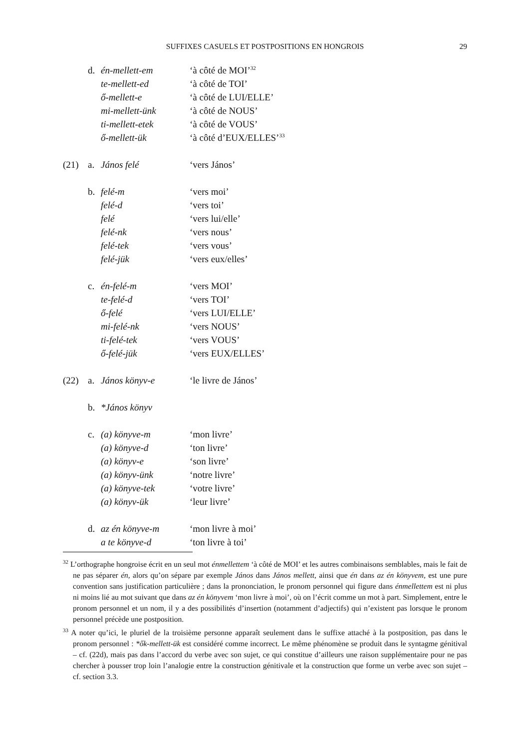SUFFIXES CASUELS ET POSTPOSITIONS EN HONGROIS
29
| | d. | én-mellett-em | ‘à côté de MOI’<sup>32</sup> |
| | | te-mellett-ed | ‘à côté de TOI’ |
| | | ő-mellett-e | ‘à côté de LUI/ELLE’ |
| | | mi-mellett-ünk | ‘à côté de NOUS’ |
| | | ti-mellett-etek | ‘à côté de VOUS’ |
| | | ő-mellett-ük | ‘à côté d’EUX/ELLES’<sup>33</sup> |
| (21) | a. | János felé | ‘vers János’ |
| | b. | felé-m | ‘vers moi’ |
| | | felé-d | ‘vers toi’ |
| | | felé | ‘vers lui/elle’ |
| | | felé-nk | ‘vers nous’ |
| | | felé-tek | ‘vers vous’ |
| | | felé-jük | ‘vers eux/elles’ |
| | c. | én-felé-m | ‘vers MOI’ |
| | | te-felé-d | ‘vers TOI’ |
| | | ő-felé | ‘vers LUI/ELLE’ |
| | | mi-felé-nk | ‘vers NOUS’ |
| | | ti-felé-tek | ‘vers VOUS’ |
| | | ő-felé-jük | ‘vers EUX/ELLES’ |
| (22) | a. | János könyv-e | ‘le livre de János’ |
| | b. | *János könyv | |
| | c. | (a) könyve-m | ‘mon livre’ |
| | | (a) könyve-d | ‘ton livre’ |
| | | (a) könyv-e | ‘son livre’ |
| | | (a) könyv-ünk | ‘notre livre’ |
| | | (a) könyve-tek | ‘votre livre’ |
| | | (a) könyv-ük | ‘leur livre’ |
| | d. | az én könyve-m | ‘mon livre à moi’ |
| | | a te könyve-d | ‘ton livre à toi’ |
<sup>32</sup> L’orthographe hongroise écrit en un seul mot énmellettem ‘à côté de MOI’ et les autres combinaisons semblables, mais le fait de ne pas séparer én, alors qu’on sépare par exemple János dans János mellett, ainsi que én dans az én könyvem, est une pure convention sans justification particulière ; dans la prononciation, le pronom personnel qui figure dans énmellettem est ni plus ni moins lié au mot suivant que dans az én könyvem ‘mon livre à moi’, où on l’écrit comme un mot à part. Simplement, entre le pronom personnel et un nom, il y a des possibilités d’insertion (notamment d’adjectifs) qui n’existent pas lorsque le pronom personnel précède une postposition.
<sup>33</sup> A noter qu’ici, le pluriel de la troisième personne apparaît seulement dans le suffixe attaché à la postposition, pas dans le pronom personnel : *ők-mellett-ük est considéré comme incorrect. Le même phénomène se produit dans le syntagme génitival – cf. (22d), mais pas dans l’accord du verbe avec son sujet, ce qui constitue d’ailleurs une raison supplémentaire pour ne pas chercher à pousser trop loin l’analogie entre la construction génitivale et la construction que forme un verbe avec son sujet – cf. section 3.3.